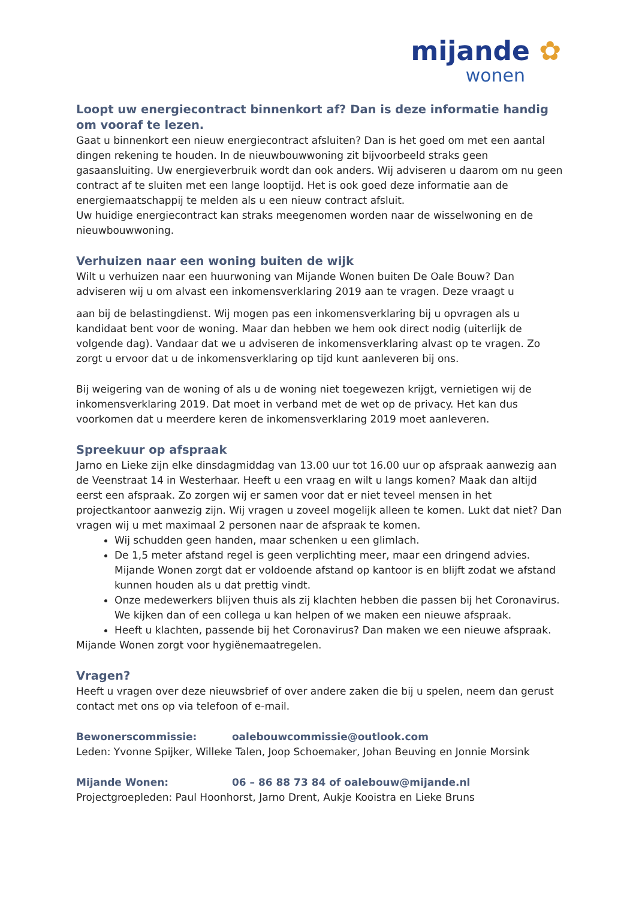mijande ✿
wonen
Loopt uw energiecontract binnenkort af? Dan is deze informatie handig om vooraf te lezen.
Gaat u binnenkort een nieuw energiecontract afsluiten? Dan is het goed om met een aantal dingen rekening te houden. In de nieuwbouwwoning zit bijvoorbeeld straks geen gasaansluiting. Uw energieverbruik wordt dan ook anders. Wij adviseren u daarom om nu geen contract af te sluiten met een lange looptijd. Het is ook goed deze informatie aan de energiemaatschappij te melden als u een nieuw contract afsluit.
Uw huidige energiecontract kan straks meegenomen worden naar de wisselwoning en de nieuwbouwwoning.
Verhuizen naar een woning buiten de wijk
Wilt u verhuizen naar een huurwoning van Mijande Wonen buiten De Oale Bouw? Dan adviseren wij u om alvast een inkomensverklaring 2019 aan te vragen. Deze vraagt u
aan bij de belastingdienst. Wij mogen pas een inkomensverklaring bij u opvragen als u kandidaat bent voor de woning. Maar dan hebben we hem ook direct nodig (uiterlijk de volgende dag). Vandaar dat we u adviseren de inkomensverklaring alvast op te vragen. Zo zorgt u ervoor dat u de inkomensverklaring op tijd kunt aanleveren bij ons.
Bij weigering van de woning of als u de woning niet toegewezen krijgt, vernietigen wij de inkomensverklaring 2019. Dat moet in verband met de wet op de privacy. Het kan dus voorkomen dat u meerdere keren de inkomensverklaring 2019 moet aanleveren.
Spreekuur op afspraak
Jarno en Lieke zijn elke dinsdagmiddag van 13.00 uur tot 16.00 uur op afspraak aanwezig aan de Veenstraat 14 in Westerhaar. Heeft u een vraag en wilt u langs komen? Maak dan altijd eerst een afspraak. Zo zorgen wij er samen voor dat er niet teveel mensen in het projectkantoor aanwezig zijn. Wij vragen u zoveel mogelijk alleen te komen. Lukt dat niet? Dan vragen wij u met maximaal 2 personen naar de afspraak te komen.
Wij schudden geen handen, maar schenken u een glimlach.
De 1,5 meter afstand regel is geen verplichting meer, maar een dringend advies. Mijande Wonen zorgt dat er voldoende afstand op kantoor is en blijft zodat we afstand kunnen houden als u dat prettig vindt.
Onze medewerkers blijven thuis als zij klachten hebben die passen bij het Coronavirus. We kijken dan of een collega u kan helpen of we maken een nieuwe afspraak.
Heeft u klachten, passende bij het Coronavirus? Dan maken we een nieuwe afspraak.
Mijande Wonen zorgt voor hygiënemaatregelen.
Vragen?
Heeft u vragen over deze nieuwsbrief of over andere zaken die bij u spelen, neem dan gerust contact met ons op via telefoon of e-mail.
Bewonerscommissie: oalebouwcommissie@outlook.com
Leden: Yvonne Spijker, Willeke Talen, Joop Schoemaker, Johan Beuving en Jonnie Morsink
Mijande Wonen: 06 – 86 88 73 84 of oalebouw@mijande.nl
Projectgroepleden: Paul Hoonhorst, Jarno Drent, Aukje Kooistra en Lieke Bruns